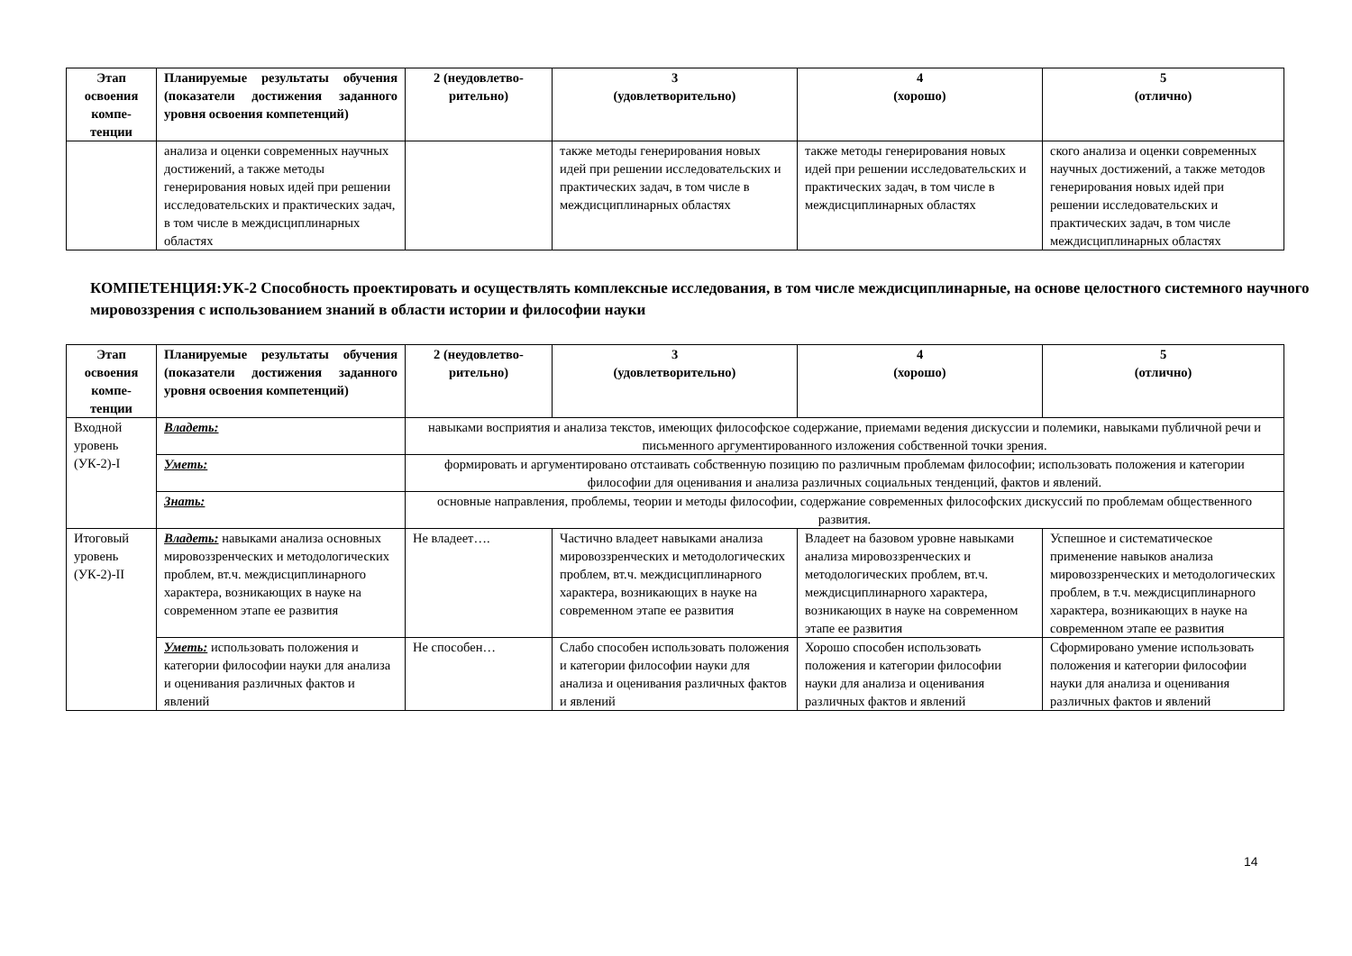| Этап освоения компе-тенции | Планируемые результаты обучения (показатели достижения заданного уровня освоения компетенций) | 2 (неудовлетво-рительно) | 3 (удовлетворительно) | 4 (хорошо) | 5 (отлично) |
| --- | --- | --- | --- | --- | --- |
| | анализа и оценки современных научных достижений, а также методы генерирования новых идей при решении исследовательских и практических задач, в том числе в междисциплинарных областях | | также методы генерирования новых идей при решении исследовательских и практических задач, в том числе в междисциплинарных областях | также методы генерирования новых идей при решении исследовательских и практических задач, в том числе в междисциплинарных областях | ского анализа и оценки современных научных достижений, а также методов генерирования новых идей при решении исследовательских и практических задач, в том числе междисциплинарных областях |
КОМПЕТЕНЦИЯ:УК-2 Способность проектировать и осуществлять комплексные исследования, в том числе междисциплинарные, на основе целостного системного научного мировоззрения с использованием знаний в области истории и философии науки
| Этап освоения компе-тенции | Планируемые результаты обучения (показатели достижения заданного уровня освоения компетенций) | 2 (неудовлетво-рительно) | 3 (удовлетворительно) | 4 (хорошо) | 5 (отлично) |
| --- | --- | --- | --- | --- | --- |
| Входной уровень (УК-2)-I | Владеть: | навыками восприятия и анализа текстов, имеющих философское содержание, приемами ведения дискуссии и полемики, навыками публичной речи и письменного аргументированного изложения собственной точки зрения. | | | |
| | Уметь: | формировать и аргументировано отстаивать собственную позицию по различным проблемам философии; использовать положения и категории философии для оценивания и анализа различных социальных тенденций, фактов и явлений. | | | |
| | Знать: | основные направления, проблемы, теории и методы философии, содержание современных философских дискуссий по проблемам общественного развития. | | | |
| Итоговый уровень (УК-2)-II | Владеть: навыками анализа основных мировоззренческих и методологических проблем, вт.ч. междисциплинарного характера, возникающих в науке на современном этапе ее развития | Не владеет…. | Частично владеет навыками анализа мировоззренческих и методологических проблем, вт.ч. междисциплинарного характера, возникающих в науке на современном этапе ее развития | Владеет на базовом уровне навыками анализа мировоззренческих и методологических проблем, вт.ч. междисциплинарного характера, возникающих в науке на современном этапе ее развития | Успешное и систематическое применение навыков анализа мировоззренческих и методологических проблем, в т.ч. междисциплинарного характера, возникающих в науке на современном этапе ее развития |
| | Уметь: использовать положения и категории философии науки для анализа и оценивания различных фактов и явлений | Не способен… | Слабо способен использовать положения и категории философии науки для анализа и оценивания различных фактов и явлений | Хорошо способен использовать положения и категории философии науки для анализа и оценивания различных фактов и явлений | Сформировано умение использовать положения и категории философии науки для анализа и оценивания различных фактов и явлений |
14